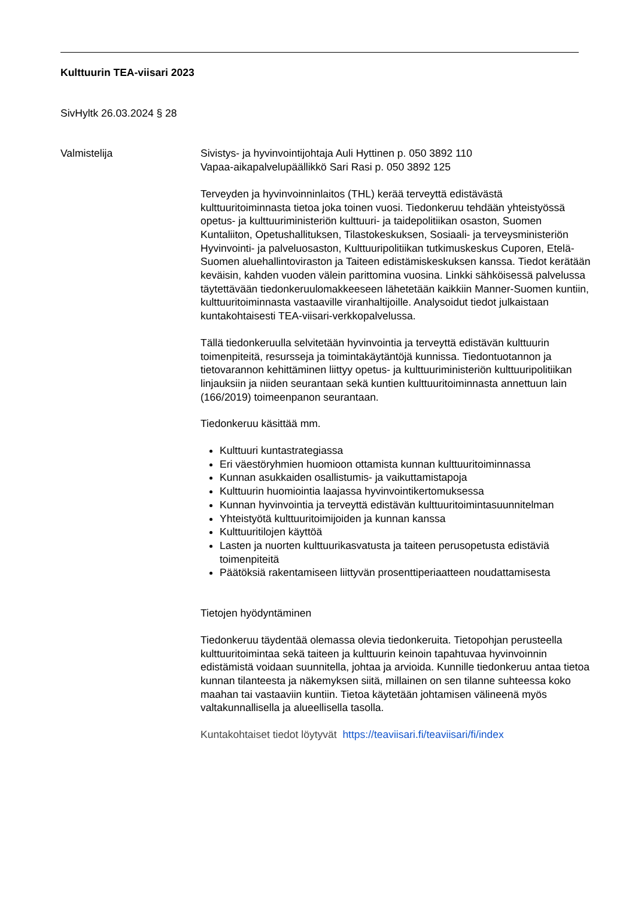Kulttuurin TEA-viisari 2023
SivHyltk 26.03.2024 § 28
Valmistelija Sivistys- ja hyvinvointijohtaja Auli Hyttinen p. 050 3892 110
Vapaa-aikapalvelupäällikkö Sari Rasi p. 050 3892 125
Terveyden ja hyvinvoinninlaitos (THL) kerää terveyttä edistävästä kulttuuritoiminnasta tietoa joka toinen vuosi. Tiedonkeruu tehdään yhteistyössä opetus- ja kulttuuriministeriön kulttuuri- ja taidepolitiikan osaston, Suomen Kuntaliiton, Opetushallituksen, Tilastokeskuksen, Sosiaali- ja terveysministeriön Hyvinvointi- ja palveluosaston, Kulttuuripolitiikan tutkimuskeskus Cuporen, Etelä-Suomen aluehallintoviraston ja Taiteen edistämiskeskuksen kanssa. Tiedot kerätään keväisin, kahden vuoden välein parittomina vuosina. Linkki sähköisessä palvelussa täytettävään tiedonkeruulomakkeeseen lähetetään kaikkiin Manner-Suomen kuntiin, kulttuuritoiminnasta vastaaville viranhaltijoille. Analysoidut tiedot julkaistaan kuntakohtaisesti TEA-viisari-verkkopalvelussa.
Tällä tiedonkeruulla selvitetään hyvinvointia ja terveyttä edistävän kulttuurin toimenpiteitä, resursseja ja toimintakäytäntöjä kunnissa. Tiedontuotannon ja tietovarannon kehittäminen liittyy opetus- ja kulttuuriministeriön kulttuuripolitiikan linjauksiin ja niiden seurantaan sekä kuntien kulttuuritoiminnasta annettuun lain (166/2019) toimeenpanon seurantaan.
Tiedonkeruu käsittää mm.
Kulttuuri kuntastrategiassa
Eri väestöryhmien huomioon ottamista kunnan kulttuuritoiminnassa
Kunnan asukkaiden osallistumis- ja vaikuttamistapoja
Kulttuurin huomiointia laajassa hyvinvointikertomuksessa
Kunnan hyvinvointia ja terveyttä edistävän kulttuuritoimintasuunnitelman
Yhteistyötä kulttuuritoimijoiden ja kunnan kanssa
Kulttuuritilojen käyttöä
Lasten ja nuorten kulttuurikasvatusta ja taiteen perusopetusta edistäviä toimenpiteitä
Päätöksiä rakentamiseen liittyvän prosenttiperiaatteen noudattamisesta
Tietojen hyödyntäminen
Tiedonkeruu täydentää olemassa olevia tiedonkeruita. Tietopohjan perusteella kulttuuritoimintaa sekä taiteen ja kulttuurin keinoin tapahtuvaa hyvinvoinnin edistämistä voidaan suunnitella, johtaa ja arvioida. Kunnille tiedonkeruu antaa tietoa kunnan tilanteesta ja näkemyksen siitä, millainen on sen tilanne suhteessa koko maahan tai vastaaviin kuntiin. Tietoa käytetään johtamisen välineenä myös valtakunnallisella ja alueellisella tasolla.
Kuntakohtaiset tiedot löytyvät https://teaviisari.fi/teaviisari/fi/index